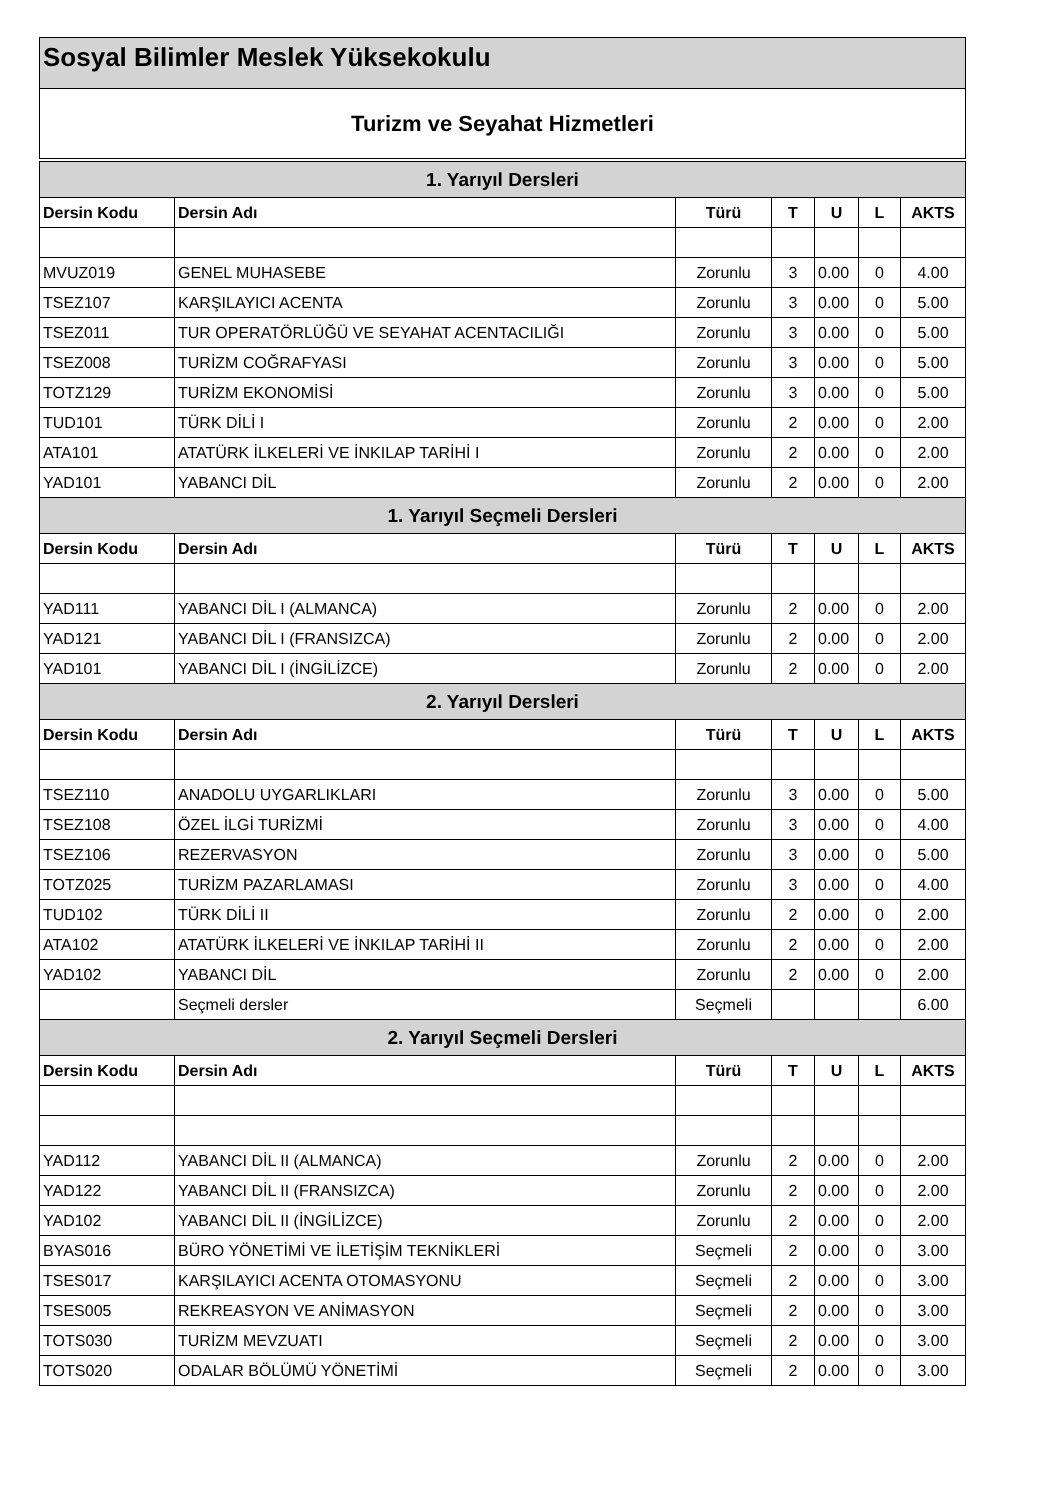Sosyal Bilimler Meslek Yüksekokulu
Turizm ve Seyahat Hizmetleri
| 1. Yarıyıl Dersleri | | | | | | |
| --- | --- | --- | --- | --- | --- | --- |
| Dersin Kodu | Dersin Adı | Türü | T | U | L | AKTS |
| MVUZ019 | GENEL MUHASEBE | Zorunlu | 3 | 0.00 | 0 | 4.00 |
| TSEZ107 | KARŞILAYICI ACENTA | Zorunlu | 3 | 0.00 | 0 | 5.00 |
| TSEZ011 | TUR OPERATÖRLÜĞÜ VE SEYAHAT ACENTACILIĞI | Zorunlu | 3 | 0.00 | 0 | 5.00 |
| TSEZ008 | TURİZM COĞRAFYASI | Zorunlu | 3 | 0.00 | 0 | 5.00 |
| TOTZ129 | TURİZM EKONOMİSİ | Zorunlu | 3 | 0.00 | 0 | 5.00 |
| TUD101 | TÜRK DİLİ I | Zorunlu | 2 | 0.00 | 0 | 2.00 |
| ATA101 | ATATÜRK İLKELERİ VE İNKILAP TARİHİ I | Zorunlu | 2 | 0.00 | 0 | 2.00 |
| YAD101 | YABANCI DİL | Zorunlu | 2 | 0.00 | 0 | 2.00 |
| 1. Yarıyıl Seçmeli Dersleri | | | | | | |
| Dersin Kodu | Dersin Adı | Türü | T | U | L | AKTS |
| YAD111 | YABANCI DİL I (ALMANCA) | Zorunlu | 2 | 0.00 | 0 | 2.00 |
| YAD121 | YABANCI DİL I (FRANSIZCA) | Zorunlu | 2 | 0.00 | 0 | 2.00 |
| YAD101 | YABANCI DİL I (İNGİLİZCE) | Zorunlu | 2 | 0.00 | 0 | 2.00 |
| 2. Yarıyıl Dersleri | | | | | | |
| Dersin Kodu | Dersin Adı | Türü | T | U | L | AKTS |
| TSEZ110 | ANADOLU UYGARLIKLARI | Zorunlu | 3 | 0.00 | 0 | 5.00 |
| TSEZ108 | ÖZEL İLGİ TURİZMİ | Zorunlu | 3 | 0.00 | 0 | 4.00 |
| TSEZ106 | REZERVASYON | Zorunlu | 3 | 0.00 | 0 | 5.00 |
| TOTZ025 | TURİZM PAZARLAMASI | Zorunlu | 3 | 0.00 | 0 | 4.00 |
| TUD102 | TÜRK DİLİ II | Zorunlu | 2 | 0.00 | 0 | 2.00 |
| ATA102 | ATATÜRK İLKELERİ VE İNKILAP TARİHİ II | Zorunlu | 2 | 0.00 | 0 | 2.00 |
| YAD102 | YABANCI DİL | Zorunlu | 2 | 0.00 | 0 | 2.00 |
| | Seçmeli dersler | Seçmeli | | | | 6.00 |
| 2. Yarıyıl Seçmeli Dersleri | | | | | | |
| Dersin Kodu | Dersin Adı | Türü | T | U | L | AKTS |
| YAD112 | YABANCI DİL II (ALMANCA) | Zorunlu | 2 | 0.00 | 0 | 2.00 |
| YAD122 | YABANCI DİL II (FRANSIZCA) | Zorunlu | 2 | 0.00 | 0 | 2.00 |
| YAD102 | YABANCI DİL II (İNGİLİZCE) | Zorunlu | 2 | 0.00 | 0 | 2.00 |
| BYAS016 | BÜRO YÖNETİMİ VE İLETİŞİM TEKNİKLERİ | Seçmeli | 2 | 0.00 | 0 | 3.00 |
| TSES017 | KARŞILAYICI ACENTA OTOMASYONU | Seçmeli | 2 | 0.00 | 0 | 3.00 |
| TSES005 | REKREASYON VE ANİMASYON | Seçmeli | 2 | 0.00 | 0 | 3.00 |
| TOTS030 | TURİZM MEVZUATI | Seçmeli | 2 | 0.00 | 0 | 3.00 |
| TOTS020 | ODALAR BÖLÜMÜ YÖNETİMİ | Seçmeli | 2 | 0.00 | 0 | 3.00 |